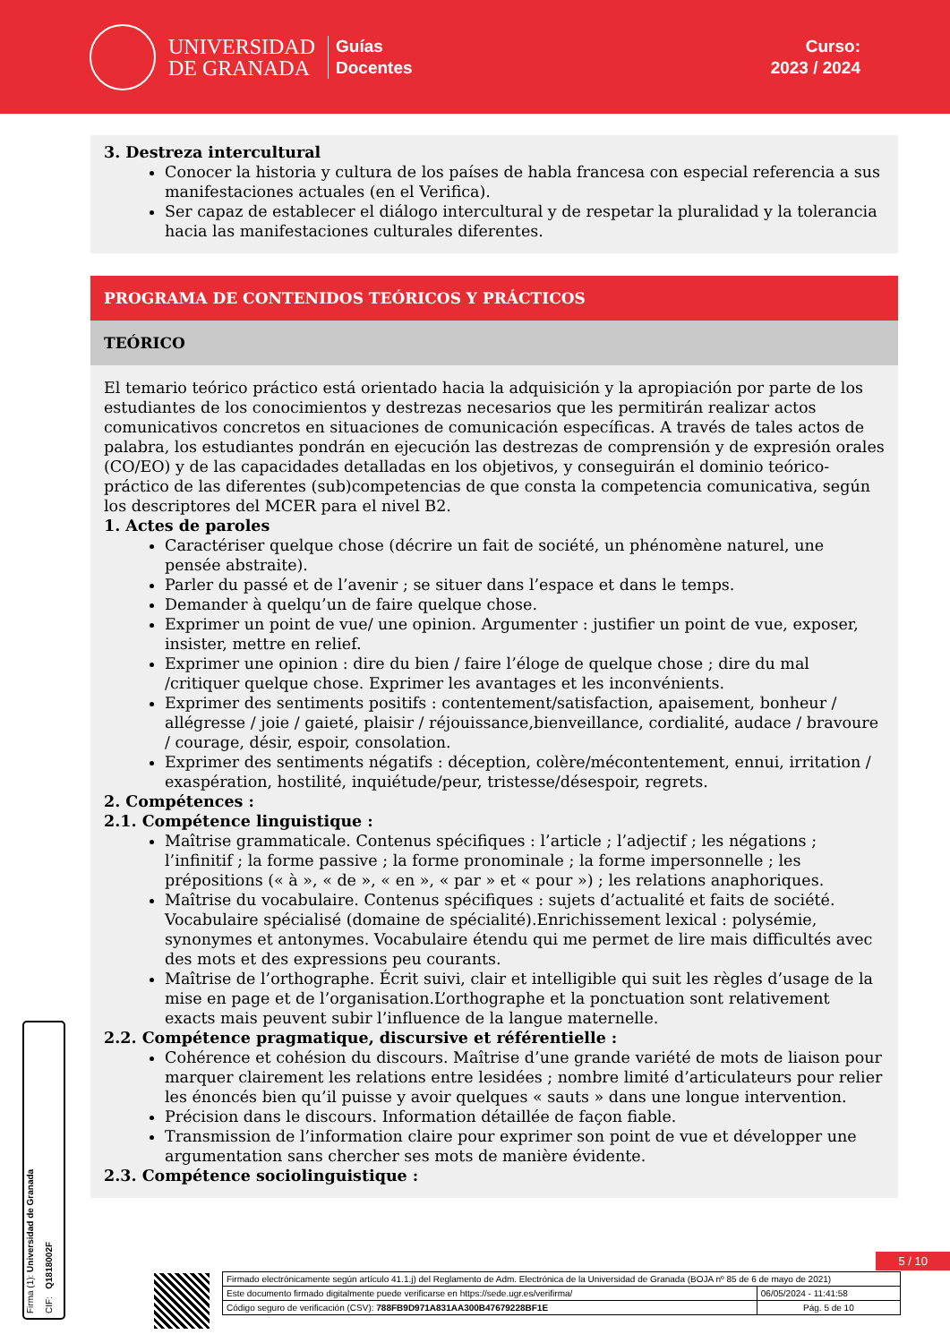UNIVERSIDAD
DE GRANADA
Guías
Docentes
Curso:
2023 / 2024
3. Destreza intercultural
Conocer la historia y cultura de los países de habla francesa con especial referencia a sus manifestaciones actuales (en el Verifica).
Ser capaz de establecer el diálogo intercultural y de respetar la pluralidad y la tolerancia hacia las manifestaciones culturales diferentes.
PROGRAMA DE CONTENIDOS TEÓRICOS Y PRÁCTICOS
TEÓRICO
El temario teórico práctico está orientado hacia la adquisición y la apropiación por parte de los estudiantes de los conocimientos y destrezas necesarios que les permitirán realizar actos comunicativos concretos en situaciones de comunicación específicas. A través de tales actos de palabra, los estudiantes pondrán en ejecución las destrezas de comprensión y de expresión orales (CO/EO) y de las capacidades detalladas en los objetivos, y conseguirán el dominio teórico-práctico de las diferentes (sub)competencias de que consta la competencia comunicativa, según los descriptores del MCER para el nivel B2.
1. Actes de paroles
Caractériser quelque chose (décrire un fait de société, un phénomène naturel, une pensée abstraite).
Parler du passé et de l’avenir ; se situer dans l’espace et dans le temps.
Demander à quelqu’un de faire quelque chose.
Exprimer un point de vue/ une opinion. Argumenter : justifier un point de vue, exposer, insister, mettre en relief.
Exprimer une opinion : dire du bien / faire l’éloge de quelque chose ; dire du mal /critiquer quelque chose. Exprimer les avantages et les inconvénients.
Exprimer des sentiments positifs : contentement/satisfaction, apaisement, bonheur / allégresse / joie / gaieté, plaisir / réjouissance,bienveillance, cordialité, audace / bravoure / courage, désir, espoir, consolation.
Exprimer des sentiments négatifs : déception, colère/mécontentement, ennui, irritation / exaspération, hostilité, inquiétude/peur, tristesse/désespoir, regrets.
2. Compétences :
2.1. Compétence linguistique :
Maîtrise grammaticale. Contenus spécifiques : l’article ; l’adjectif ; les négations ; l’infinitif ; la forme passive ; la forme pronominale ; la forme impersonnelle ; les prépositions (« à », « de », « en », « par » et « pour ») ; les relations anaphoriques.
Maîtrise du vocabulaire. Contenus spécifiques : sujets d’actualité et faits de société. Vocabulaire spécialisé (domaine de spécialité).Enrichissement lexical : polysémie, synonymes et antonymes. Vocabulaire étendu qui me permet de lire mais difficultés avec des mots et des expressions peu courants.
Maîtrise de l’orthographe. Écrit suivi, clair et intelligible qui suit les règles d’usage de la mise en page et de l’organisation.L’orthographe et la ponctuation sont relativement exacts mais peuvent subir l’influence de la langue maternelle.
2.2. Compétence pragmatique, discursive et référentielle :
Cohérence et cohésion du discours. Maîtrise d’une grande variété de mots de liaison pour marquer clairement les relations entre lesidées ; nombre limité d’articulateurs pour relier les énoncés bien qu’il puisse y avoir quelques « sauts » dans une longue intervention.
Précision dans le discours. Information détaillée de façon fiable.
Transmission de l’information claire pour exprimer son point de vue et développer une argumentation sans chercher ses mots de manière évidente.
2.3. Compétence sociolinguistique :
Firma (1): Universidad de Granada CIF: Q1818002F
5 / 10
| Firmado electrónicamente según artículo 41.1.j) del Reglamento de Adm. Electrónica de la Universidad de Granada (BOJA nº 85 de 6 de mayo de 2021) | |
| Este documento firmado digitalmente puede verificarse en https://sede.ugr.es/verifirma/ | 06/05/2024 - 11:41:58 |
| Código seguro de verificación (CSV): 788FB9D971A831AA300B47679228BF1E | Pág. 5 de 10 |